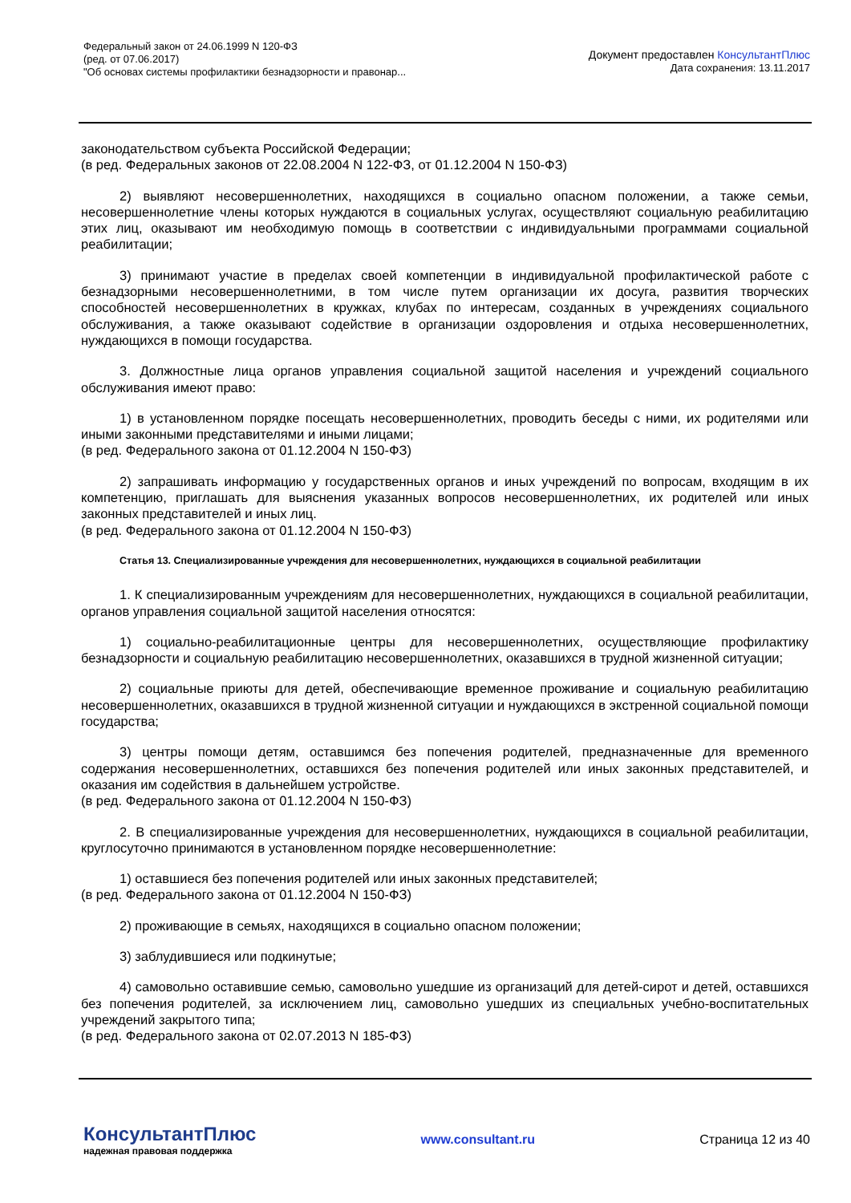Федеральный закон от 24.06.1999 N 120-ФЗ
(ред. от 07.06.2017)
"Об основах системы профилактики безнадзорности и правонар...
Документ предоставлен КонсультантПлюс
Дата сохранения: 13.11.2017
законодательством субъекта Российской Федерации;
(в ред. Федеральных законов от 22.08.2004 N 122-ФЗ, от 01.12.2004 N 150-ФЗ)
2) выявляют несовершеннолетних, находящихся в социально опасном положении, а также семьи, несовершеннолетние члены которых нуждаются в социальных услугах, осуществляют социальную реабилитацию этих лиц, оказывают им необходимую помощь в соответствии с индивидуальными программами социальной реабилитации;
3) принимают участие в пределах своей компетенции в индивидуальной профилактической работе с безнадзорными несовершеннолетними, в том числе путем организации их досуга, развития творческих способностей несовершеннолетних в кружках, клубах по интересам, созданных в учреждениях социального обслуживания, а также оказывают содействие в организации оздоровления и отдыха несовершеннолетних, нуждающихся в помощи государства.
3. Должностные лица органов управления социальной защитой населения и учреждений социального обслуживания имеют право:
1) в установленном порядке посещать несовершеннолетних, проводить беседы с ними, их родителями или иными законными представителями и иными лицами;
(в ред. Федерального закона от 01.12.2004 N 150-ФЗ)
2) запрашивать информацию у государственных органов и иных учреждений по вопросам, входящим в их компетенцию, приглашать для выяснения указанных вопросов несовершеннолетних, их родителей или иных законных представителей и иных лиц.
(в ред. Федерального закона от 01.12.2004 N 150-ФЗ)
Статья 13. Специализированные учреждения для несовершеннолетних, нуждающихся в социальной реабилитации
1. К специализированным учреждениям для несовершеннолетних, нуждающихся в социальной реабилитации, органов управления социальной защитой населения относятся:
1) социально-реабилитационные центры для несовершеннолетних, осуществляющие профилактику безнадзорности и социальную реабилитацию несовершеннолетних, оказавшихся в трудной жизненной ситуации;
2) социальные приюты для детей, обеспечивающие временное проживание и социальную реабилитацию несовершеннолетних, оказавшихся в трудной жизненной ситуации и нуждающихся в экстренной социальной помощи государства;
3) центры помощи детям, оставшимся без попечения родителей, предназначенные для временного содержания несовершеннолетних, оставшихся без попечения родителей или иных законных представителей, и оказания им содействия в дальнейшем устройстве.
(в ред. Федерального закона от 01.12.2004 N 150-ФЗ)
2. В специализированные учреждения для несовершеннолетних, нуждающихся в социальной реабилитации, круглосуточно принимаются в установленном порядке несовершеннолетние:
1) оставшиеся без попечения родителей или иных законных представителей;
(в ред. Федерального закона от 01.12.2004 N 150-ФЗ)
2) проживающие в семьях, находящихся в социально опасном положении;
3) заблудившиеся или подкинутые;
4) самовольно оставившие семью, самовольно ушедшие из организаций для детей-сирот и детей, оставшихся без попечения родителей, за исключением лиц, самовольно ушедших из специальных учебно-воспитательных учреждений закрытого типа;
(в ред. Федерального закона от 02.07.2013 N 185-ФЗ)
КонсультантПлюс
надежная правовая поддержка
www.consultant.ru Страница 12 из 40